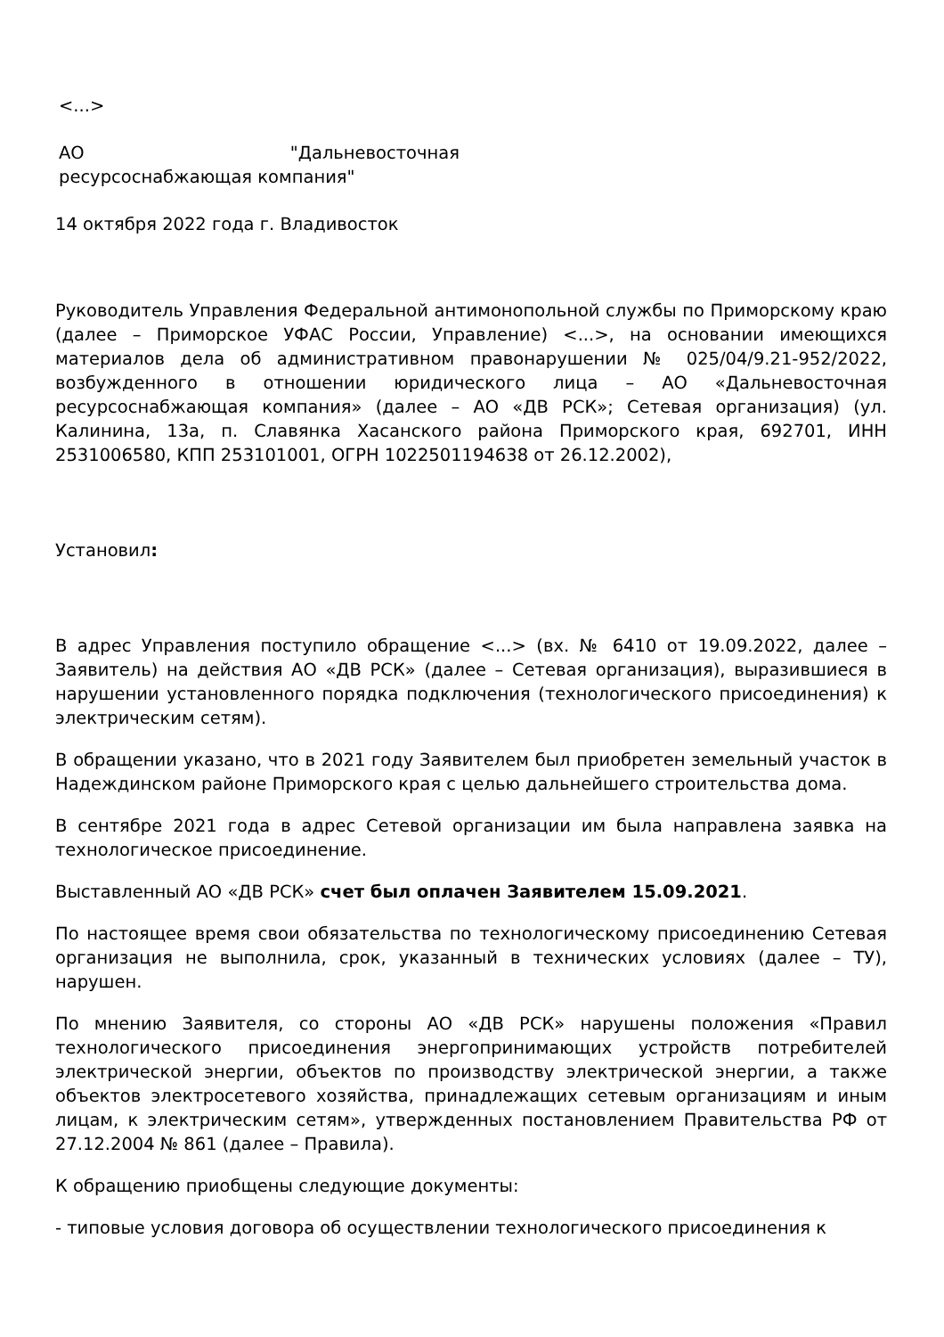<...>
АО "Дальневосточная
ресурсоснабжающая компания"
14 октября 2022 года г. Владивосток
Руководитель Управления Федеральной антимонопольной службы по Приморскому краю (далее – Приморское УФАС России, Управление) <...>, на основании имеющихся материалов дела об административном правонарушении № 025/04/9.21-952/2022, возбужденного в отношении юридического лица – АО «Дальневосточная ресурсоснабжающая компания» (далее – АО «ДВ РСК»; Сетевая организация) (ул. Калинина, 13а, п. Славянка Хасанского района Приморского края, 692701, ИНН 2531006580, КПП 253101001, ОГРН 1022501194638 от 26.12.2002),
Установил:
В адрес Управления поступило обращение <...> (вх. № 6410 от 19.09.2022, далее – Заявитель) на действия АО «ДВ РСК» (далее – Сетевая организация), выразившиеся в нарушении установленного порядка подключения (технологического присоединения) к электрическим сетям).
В обращении указано, что в 2021 году Заявителем был приобретен земельный участок в Надеждинском районе Приморского края с целью дальнейшего строительства дома.
В сентябре 2021 года в адрес Сетевой организации им была направлена заявка на технологическое присоединение.
Выставленный АО «ДВ РСК» счет был оплачен Заявителем 15.09.2021.
По настоящее время свои обязательства по технологическому присоединению Сетевая организация не выполнила, срок, указанный в технических условиях (далее – ТУ), нарушен.
По мнению Заявителя, со стороны АО «ДВ РСК» нарушены положения «Правил технологического присоединения энергопринимающих устройств потребителей электрической энергии, объектов по производству электрической энергии, а также объектов электросетевого хозяйства, принадлежащих сетевым организациям и иным лицам, к электрическим сетям», утвержденных постановлением Правительства РФ от 27.12.2004 № 861 (далее – Правила).
К обращению приобщены следующие документы:
- типовые условия договора об осуществлении технологического присоединения к